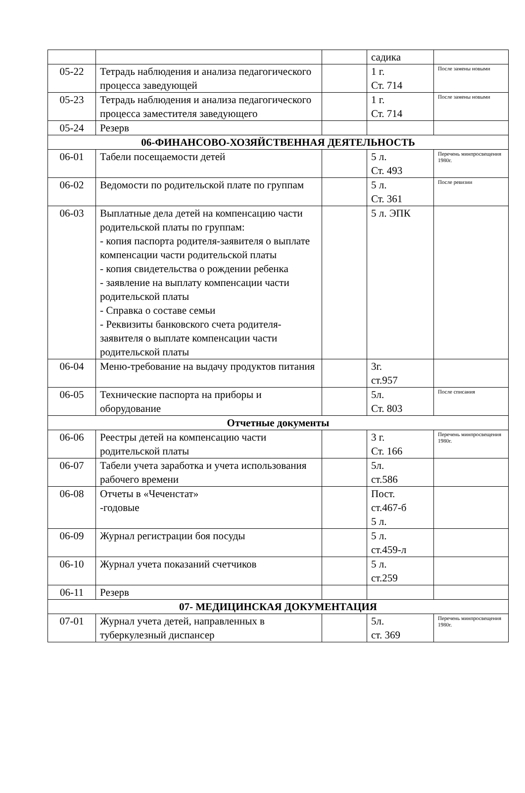| | | | садика | |
| 05-22 | Тетрадь наблюдения и анализа педагогического процесса заведующей | | 1 г. Ст. 714 | После замены новыми |
| 05-23 | Тетрадь наблюдения и анализа педагогического процесса заместителя заведующего | | 1 г. Ст. 714 | После замены новыми |
| 05-24 | Резерв | | | |
| 06-ФИНАНСОВО-ХОЗЯЙСТВЕННАЯ ДЕЯТЕЛЬНОСТЬ | | | | |
| 06-01 | Табели посещаемости детей | | 5 л. Ст. 493 | Перечень минпросвещения 1980г. |
| 06-02 | Ведомости по родительской плате по группам | | 5 л. Ст. 361 | После ревизии |
| 06-03 | Выплатные дела детей на компенсацию части родительской платы по группам: - копия паспорта родителя-заявителя о выплате компенсации части родительской платы - копия свидетельства о рождении ребенка - заявление на выплату компенсации части родительской платы - Справка о составе семьи - Реквизиты банковского счета родителя-заявителя о выплате компенсации части родительской платы | | 5 л. ЭПК | |
| 06-04 | Меню-требование на выдачу продуктов питания | | 3г. ст.957 | |
| 06-05 | Технические паспорта на приборы и оборудование | | 5л. Ст. 803 | После списания |
| Отчетные документы | | | | |
| 06-06 | Реестры детей на компенсацию части родительской платы | | 3 г. Ст. 166 | Перечень минпросвещения 1980г. |
| 06-07 | Табели учета заработка и учета использования рабочего времени | | 5л. ст.586 | |
| 06-08 | Отчеты в «Чеченстат» -годовые | | Пост. ст.467-б 5 л. | |
| 06-09 | Журнал регистрации боя посуды | | 5 л. ст.459-л | |
| 06-10 | Журнал учета показаний счетчиков | | 5 л. ст.259 | |
| 06-11 | Резерв | | | |
| 07- МЕДИЦИНСКАЯ ДОКУМЕНТАЦИЯ | | | | |
| 07-01 | Журнал учета детей, направленных в туберкулезный диспансер | | 5л. ст. 369 | Перечень минпросвещения 1980г. |